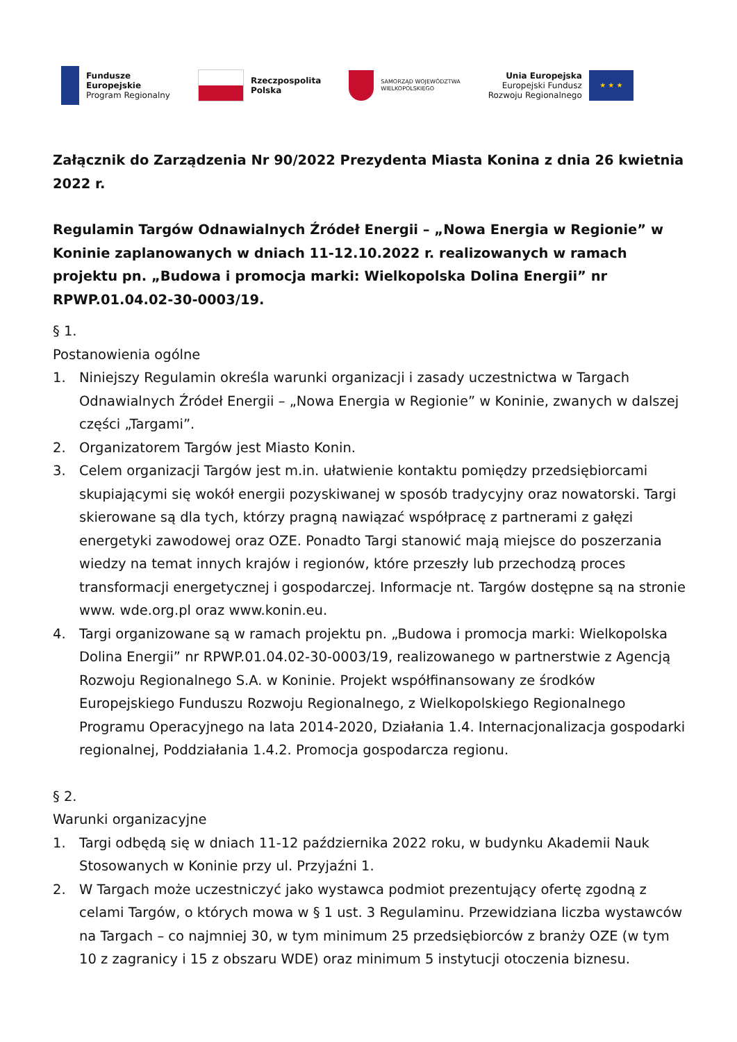Fundusze
Europejskie
Program Regionalny
Rzeczpospolita
Polska
SAMORZĄD WOJEWÓDZTWA
WIELKOPOLSKIEGO
Unia Europejska
Europejski Fundusz
Rozwoju Regionalnego
★ ★ ★
Załącznik do Zarządzenia Nr 90/2022 Prezydenta Miasta Konina z dnia 26 kwietnia 2022 r.
Regulamin Targów Odnawialnych Źródeł Energii – „Nowa Energia w Regionie” w Koninie zaplanowanych w dniach 11-12.10.2022 r. realizowanych w ramach projektu pn. „Budowa i promocja marki: Wielkopolska Dolina Energii” nr RPWP.01.04.02-30-0003/19.
§ 1.
Postanowienia ogólne
1. Niniejszy Regulamin określa warunki organizacji i zasady uczestnictwa w Targach Odnawialnych Źródeł Energii – „Nowa Energia w Regionie” w Koninie, zwanych w dalszej części „Targami”.
2. Organizatorem Targów jest Miasto Konin.
3. Celem organizacji Targów jest m.in. ułatwienie kontaktu pomiędzy przedsiębiorcami skupiającymi się wokół energii pozyskiwanej w sposób tradycyjny oraz nowatorski. Targi skierowane są dla tych, którzy pragną nawiązać współpracę z partnerami z gałęzi energetyki zawodowej oraz OZE. Ponadto Targi stanowić mają miejsce do poszerzania wiedzy na temat innych krajów i regionów, które przeszły lub przechodzą proces transformacji energetycznej i gospodarczej. Informacje nt. Targów dostępne są na stronie www. wde.org.pl oraz www.konin.eu.
4. Targi organizowane są w ramach projektu pn. „Budowa i promocja marki: Wielkopolska Dolina Energii” nr RPWP.01.04.02-30-0003/19, realizowanego w partnerstwie z Agencją Rozwoju Regionalnego S.A. w Koninie. Projekt współfinansowany ze środków Europejskiego Funduszu Rozwoju Regionalnego, z Wielkopolskiego Regionalnego Programu Operacyjnego na lata 2014-2020, Działania 1.4. Internacjonalizacja gospodarki regionalnej, Poddziałania 1.4.2. Promocja gospodarcza regionu.
§ 2.
Warunki organizacyjne
1. Targi odbędą się w dniach 11-12 października 2022 roku, w budynku Akademii Nauk Stosowanych w Koninie przy ul. Przyjaźni 1.
2. W Targach może uczestniczyć jako wystawca podmiot prezentujący ofertę zgodną z celami Targów, o których mowa w § 1 ust. 3 Regulaminu. Przewidziana liczba wystawców na Targach – co najmniej 30, w tym minimum 25 przedsiębiorców z branży OZE (w tym 10 z zagranicy i 15 z obszaru WDE) oraz minimum 5 instytucji otoczenia biznesu.